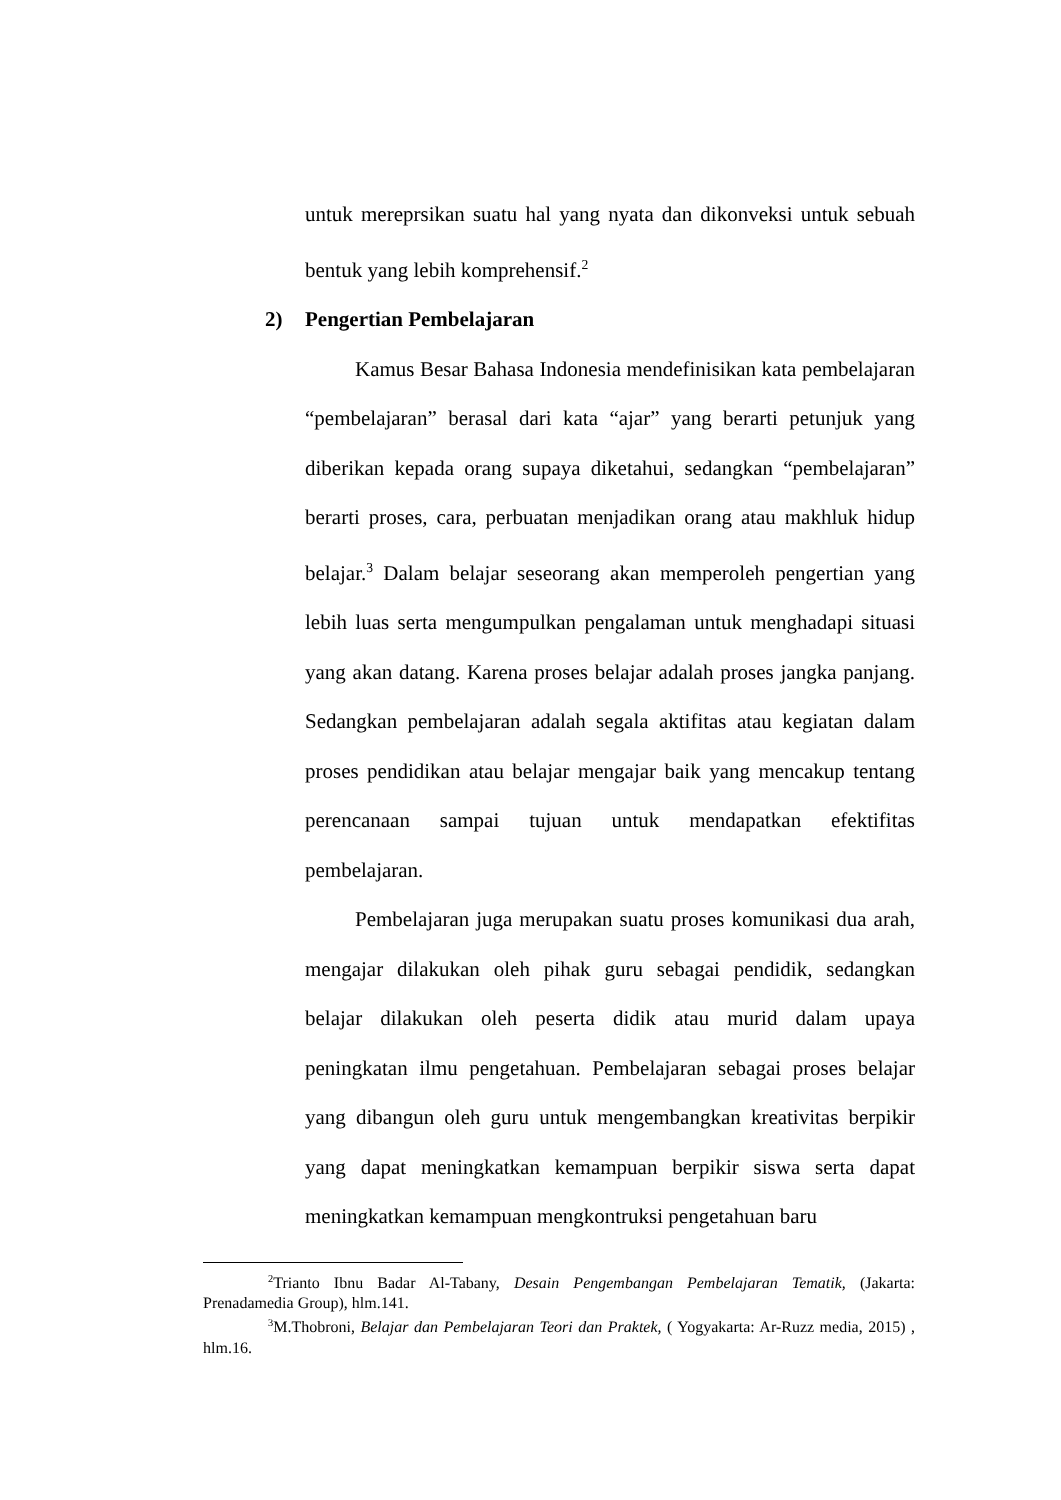untuk mereprsikan suatu hal yang nyata dan dikonveksi untuk sebuah bentuk yang lebih komprehensif.<sup>2</sup>
2) Pengertian Pembelajaran
Kamus Besar Bahasa Indonesia mendefinisikan kata pembelajaran “pembelajaran” berasal dari kata “ajar” yang berarti petunjuk yang diberikan kepada orang supaya diketahui, sedangkan “pembelajaran” berarti proses, cara, perbuatan menjadikan orang atau makhluk hidup belajar.<sup>3</sup> Dalam belajar seseorang akan memperoleh pengertian yang lebih luas serta mengumpulkan pengalaman untuk menghadapi situasi yang akan datang. Karena proses belajar adalah proses jangka panjang. Sedangkan pembelajaran adalah segala aktifitas atau kegiatan dalam proses pendidikan atau belajar mengajar baik yang mencakup tentang perencanaan sampai tujuan untuk mendapatkan efektifitas pembelajaran.
Pembelajaran juga merupakan suatu proses komunikasi dua arah, mengajar dilakukan oleh pihak guru sebagai pendidik, sedangkan belajar dilakukan oleh peserta didik atau murid dalam upaya peningkatan ilmu pengetahuan. Pembelajaran sebagai proses belajar yang dibangun oleh guru untuk mengembangkan kreativitas berpikir yang dapat meningkatkan kemampuan berpikir siswa serta dapat meningkatkan kemampuan mengkontruksi pengetahuan baru
<sup>2</sup> Trianto Ibnu Badar Al-Tabany, Desain Pengembangan Pembelajaran Tematik, (Jakarta: Prenadamedia Group), hlm.141.
<sup>3</sup> M.Thobroni, Belajar dan Pembelajaran Teori dan Praktek, ( Yogyakarta: Ar-Ruzz media, 2015) , hlm.16.